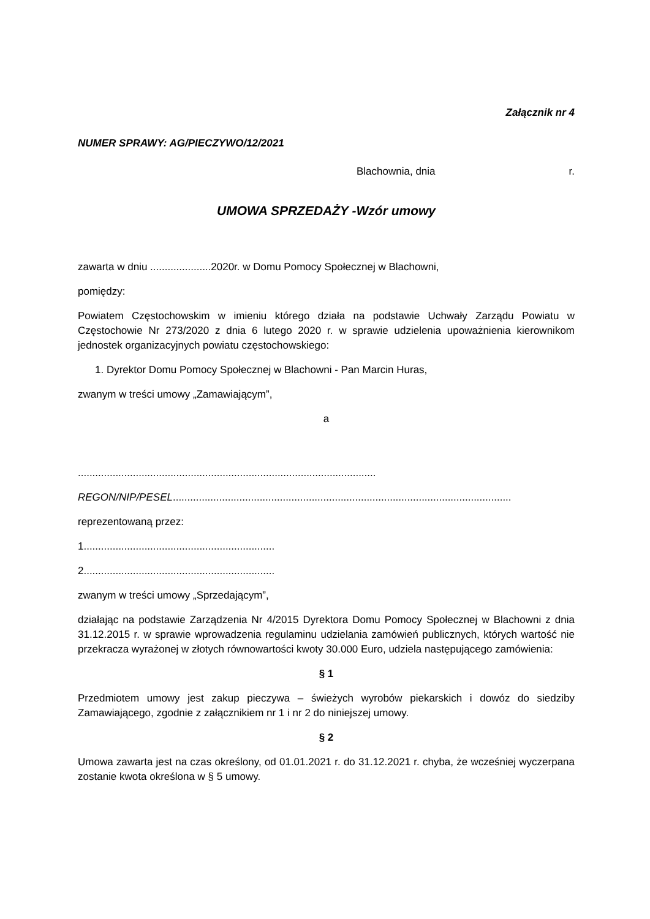Załącznik nr 4
NUMER SPRAWY: AG/PIECZYWO/12/2021
Blachownia, dnia r.
UMOWA SPRZEDAŻY -Wzór umowy
zawarta w dniu .....................2020r. w Domu Pomocy Społecznej w Blachowni,
pomiędzy:
Powiatem Częstochowskim w imieniu którego działa na podstawie Uchwały Zarządu Powiatu w Częstochowie Nr 273/2020 z dnia 6 lutego 2020 r. w sprawie udzielenia upoważnienia kierownikom jednostek organizacyjnych powiatu częstochowskiego:
1. Dyrektor Domu Pomocy Społecznej w Blachowni - Pan Marcin Huras,
zwanym w treści umowy „Zamawiającym”,
a
.......................................................................................................
REGON/NIP/PESEL.....................................................................................................................
reprezentowaną przez:
1..................................................................
2..................................................................
zwanym w treści umowy „Sprzedającym”,
działając na podstawie Zarządzenia Nr 4/2015 Dyrektora Domu Pomocy Społecznej w Blachowni z dnia 31.12.2015 r. w sprawie wprowadzenia regulaminu udzielania zamówień publicznych, których wartość nie przekracza wyrażonej w złotych równowartości kwoty 30.000 Euro, udziela następującego zamówienia:
§ 1
Przedmiotem umowy jest zakup pieczywa – świeżych wyrobów piekarskich i dowóz do siedziby Zamawiającego, zgodnie z załącznikiem nr 1 i nr 2 do niniejszej umowy.
§ 2
Umowa zawarta jest na czas określony, od 01.01.2021 r. do 31.12.2021 r. chyba, że wcześniej wyczerpana zostanie kwota określona w § 5 umowy.